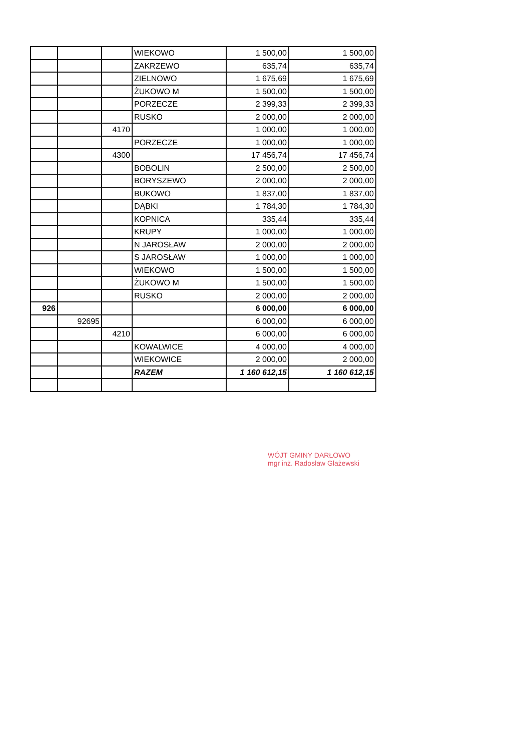| | | | WIEKOWO | 1 500,00 | 1 500,00 |
| | | | ZAKRZEWO | 635,74 | 635,74 |
| | | | ZIELNOWO | 1 675,69 | 1 675,69 |
| | | | ŻUKOWO M | 1 500,00 | 1 500,00 |
| | | | PORZECZE | 2 399,33 | 2 399,33 |
| | | | RUSKO | 2 000,00 | 2 000,00 |
| | | 4170 | | 1 000,00 | 1 000,00 |
| | | | PORZECZE | 1 000,00 | 1 000,00 |
| | | 4300 | | 17 456,74 | 17 456,74 |
| | | | BOBOLIN | 2 500,00 | 2 500,00 |
| | | | BORYSZEWO | 2 000,00 | 2 000,00 |
| | | | BUKOWO | 1 837,00 | 1 837,00 |
| | | | DĄBKI | 1 784,30 | 1 784,30 |
| | | | KOPNICA | 335,44 | 335,44 |
| | | | KRUPY | 1 000,00 | 1 000,00 |
| | | | N JAROSŁAW | 2 000,00 | 2 000,00 |
| | | | S JAROSŁAW | 1 000,00 | 1 000,00 |
| | | | WIEKOWO | 1 500,00 | 1 500,00 |
| | | | ŻUKOWO M | 1 500,00 | 1 500,00 |
| | | | RUSKO | 2 000,00 | 2 000,00 |
| 926 | | | | 6 000,00 | 6 000,00 |
| | 92695 | | | 6 000,00 | 6 000,00 |
| | | 4210 | | 6 000,00 | 6 000,00 |
| | | | KOWALWICE | 4 000,00 | 4 000,00 |
| | | | WIEKOWICE | 2 000,00 | 2 000,00 |
| | | | RAZEM | 1 160 612,15 | 1 160 612,15 |
WÓJT GMINY DARŁOWO
mgr inż. Radosław Głażewski